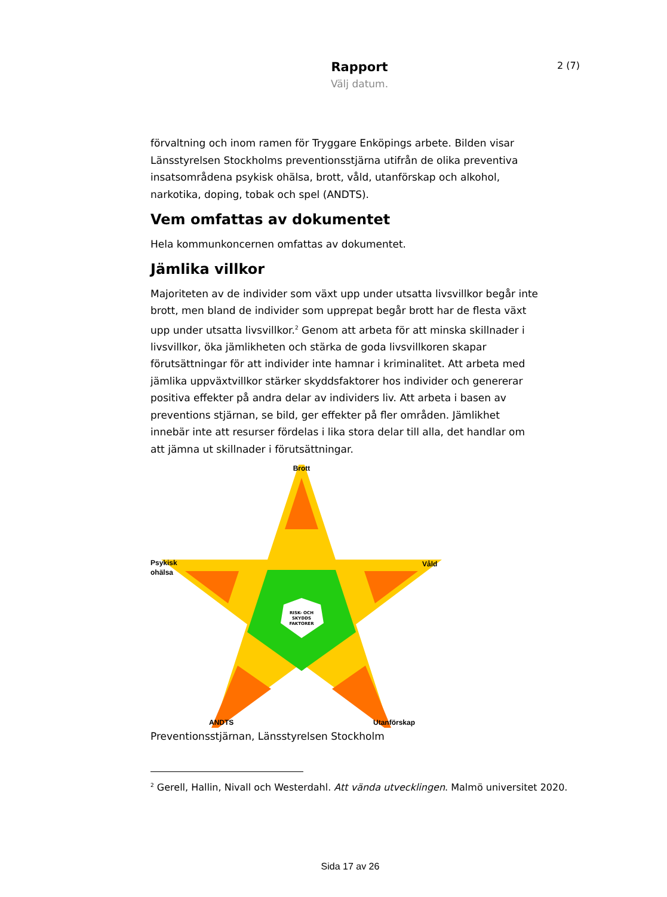Rapport
Välj datum.
2 (7)
förvaltning och inom ramen för Tryggare Enköpings arbete. Bilden visar Länsstyrelsen Stockholms preventionsstjärna utifrån de olika preventiva insatsområdena psykisk ohälsa, brott, våld, utanförskap och alkohol, narkotika, doping, tobak och spel (ANDTS).
Vem omfattas av dokumentet
Hela kommunkoncernen omfattas av dokumentet.
Jämlika villkor
Majoriteten av de individer som växt upp under utsatta livsvillkor begår inte brott, men bland de individer som upprepat begår brott har de flesta växt upp under utsatta livsvillkor.<sup>2</sup> Genom att arbeta för att minska skillnader i livsvillkor, öka jämlikheten och stärka de goda livsvillkoren skapar förutsättningar för att individer inte hamnar i kriminalitet. Att arbeta med jämlika uppväxtvillkor stärker skyddsfaktorer hos individer och genererar positiva effekter på andra delar av individers liv. Att arbeta i basen av preventions stjärnan, se bild, ger effekter på fler områden. Jämlikhet innebär inte att resurser fördelas i lika stora delar till alla, det handlar om att jämna ut skillnader i förutsättningar.
Brott
Psykisk
ohälsa
Våld
ANDTS
Utanförskap
RISK- OCH
SKYDDS
FAKTORER
Preventionsstjärnan, Länsstyrelsen Stockholm
<sup>2</sup> Gerell, Hallin, Nivall och Westerdahl. Att vända utvecklingen. Malmö universitet 2020.
Sida 17 av 26